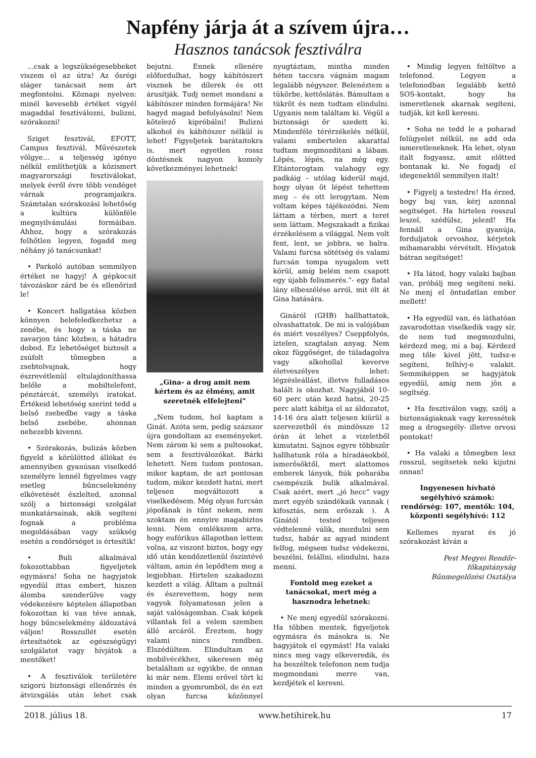Napfény járja át a szívem újra…
Hasznos tanácsok fesztiválra
...csak a legszükségesebbeket viszem el az útra! Az ősrégi sláger tanácsait nem árt megfontolni. Köznapi nyelven: minél kevesebb értéket vigyél magaddal fesztiválozni, bulizni, szórakozni!
Sziget fesztivál, EFOTT, Campus fesztivál, Művészetek völgye… a teljesség igénye nélkül említhetjük a közismert magyarországi fesztiválokat, melyek évről évre több vendéget várnak programjaikra. Számtalan szórakozási lehetőség a kultúra különféle megnyilvánulási formáiban. Ahhoz, hogy a szórakozás felhőtlen legyen, fogadd meg néhány jó tanácsunkat!
• Parkoló autóban semmilyen értéket ne hagyj! A gépkocsit távozáskor zárd be és ellenőrizd le!
• Koncert hallgatása közben könnyen belefeledkezhetsz a zenébe, és hogy a táska ne zavarjon tánc közben, a hátadra dobod. Ez lehetőséget biztosít a zsúfolt tömegben a zsebtolvajnak, hogy észrevétlenül eltulajdoníthassa belőle a mobiltelefont, pénztárcát, személyi iratokat. Értékeid lehetőség szerint tedd a belső zsebedbe vagy a táska belső zsebébe, ahonnan nehezebb kivenni.
• Szórakozás, bulizás közben figyeld a körülötted állókat és amennyiben gyanúsan viselkedő személyre lennél figyelmes vagy esetleg bűncselekmény elkövetését észlelted, azonnal szólj a biztonsági szolgálat munkatársainak, akik segíteni fognak a probléma megoldásában vagy szükség esetén a rendőrséget is értesítik!
• Buli alkalmával fokozottabban figyeljetek egymásra! Soha ne hagyjatok egyedül ittas embert, hiszen álomba szenderülve vagy védekezésre képtelen állapotban fokozottan ki van téve annak, hogy bűncselekmény áldozatává váljon! Rosszullét esetén értesítsétek az egészségügyi szolgálatot vagy hívjátok a mentőket!
• A fesztiválok területére szigorú biztonsági ellenőrzés és átvizsgálás után lehet csak bejutni. Ennek ellenére előfordulhat, hogy kábítószert visznek be dílerek és ott árusítják. Tudj nemet mondani a kábítószer minden formájára! Ne hagyd magad befolyásolni! Nem kötelező kipróbálni! Bulizni alkohol és kábítószer nélkül is lehet! Figyeljetek barátaitokra is, mert egyetlen rossz döntésnek nagyon komoly következményei lehetnek!
„Gina- a drog amit nem kértem és az élmény, amit szeretnék elfelejteni”
„Nem tudom, hol kaptam a Ginát. Azóta sem, pedig százszor újra gondoltam az eseményeket. Nem zárom ki sem a pultosokat, sem a fesztiválozókat. Bárki lehetett. Nem tudom pontosan, mikor kaptam, de azt pontosan tudom, mikor kezdett hatni, mert teljesen megváltozott a viselkedésem. Még olyan furcsán jópofának is tűnt nekem, nem szoktam én ennyire magabiztos lenni. Nem emlékszem arra, hogy eufórikus állapotban lettem volna, az viszont biztos, hogy egy idő után kendőzetlenül őszintévé váltam, amin én lepődtem meg a legjobban. Hirtelen szakadozni kezdett a világ. Álltam a pultnál és észrevettem, hogy nem vagyok folyamatosan jelen a saját valóságomban. Csak képek villantak fel a velem szemben álló arcáról. Éreztem, hogy valami nincs rendben. Elszédültem. Elindultam az mobilvécékhez, sikeresen még betaláltam az egyikbe, de onnan ki már nem. Elemi erővel tört ki minden a gyomromból, de én ezt olyan furcsa közönnyel nyugtáztam, mintha minden héten taccsra vágnám magam legalább négyszer. Belenéztem a tükörbe, kettőslátás. Bámultam a tükröt és nem tudtam elindulni. Ugyanis nem találtam ki. Végül a biztonsági őr szedett ki. Mindenféle térérzékelés nélkül, valami embertelen akarattal tudtam megmozdítani a lábam. Lépés, lépés, na még egy. Eltántorogtam valahogy egy padkáig – utólag kiderül majd, hogy olyan öt lépést tehettem meg – és ott lerogytam. Nem voltam képes tájékozódni. Nem láttam a térben, mert a teret sem láttam. Megszakadt a fizikai érzékelésem a világgal. Nem volt fent, lent, se jobbra, se balra. Valami furcsa sötétség és valami furcsán tompa nyugalom vett körül, amíg belém nem csapott egy újabb felismerés.”- egy fiatal lány elbeszélése arról, mit élt át Gina hatására.
Gináról (GHB) hallhattatok, olvashattatok. De mi is valójában és miért veszélyes? Cseppfolyós, íztelen, szagtalan anyag. Nem okoz függőséget, de túladagolva vagy alkohollal keverve életveszélyes lehet: légzésleállást, illetve fulladásos halált is okozhat. Nagyjából 10-60 perc után kezd hatni, 20-25 perc alatt kábítja el az áldozatot, 14-16 óra alatt teljesen kiürül a szervezetből és mindössze 12 órán át lehet a vizeletből kimutatni. Sajnos egyre többször hallhatunk róla a híradásokból, ismerősöktől, mert alattomos emberek lányok, fiúk poharába csempészik bulik alkalmával. Csak azért, mert „jó hecc” vagy mert egyéb szándékaik vannak ( kifosztás, nem erőszak ). A Ginától tested teljesen védtelenné válik, mozdulni sem tudsz, habár az agyad mindent felfog, mégsem tudsz védekezni, beszélni, felállni, elindulni, haza menni.
Fontold meg ezeket a tanácsokat, mert még a hasznodra lehetnek:
• Ne menj egyedül szórakozni. Ha többen mentek, figyeljetek egymásra és másokra is. Ne hagyjátok el egymást! Ha valaki nincs meg vagy elkeveredik, és ha beszéltek telefonon nem tudja megmondani merre van, kezdjétek el keresni.
• Mindig legyen feltöltve a telefonod. Legyen a telefonodban legalább kettő SOS-kontakt, hogy ha ismeretlenek akarnak segíteni, tudják, kit kell keresni.
• Soha ne tedd le a poharad felügyelet nélkül, ne add oda ismeretleneknek. Ha lehet, olyan italt fogyassz, amit előtted bontanak ki. Ne fogadj el idegenektől semmilyen italt!
• Figyelj a testedre! Ha érzed, hogy baj van, kérj azonnal segítséget. Ha hirtelen rosszul leszel, szédülsz, jelezd! Ha fennáll a Gina gyanúja, forduljatok orvoshoz, kérjetek mihamarabbi vérvételt. Hívjatok bátran segítséget!
• Ha látod, hogy valaki bajban van, próbálj meg segíteni neki. Ne menj el öntudatlan ember mellett!
• Ha egyedül van, és láthatóan zavarodottan viselkedik vagy sír, de nem tud megmozdulni, kérdezd meg, mi a baj. Kérdezd meg tőle kivel jött, tudsz-e segíteni, felhívj-e valakit. Semmiképpen se hagyjátok egyedül, amíg nem jön a segítség.
• Ha fesztiválon vagy, szólj a biztonságiaknak vagy keressétek meg a drogsegély- illetve orvosi pontokat!
• Ha valaki a tömegben lesz rosszul, segítsetek neki kijutni onnan!
Ingyenesen hívható segélyhívó számok: rendőrség: 107, mentők: 104, központi segélyhívó: 112
Kellemes nyarat és jó szórakozást kíván a
Pest Megyei Rendőr-főkapitányság
Bűnmegelőzési Osztálya
2018. július 18. www.hetihirek.hu 17